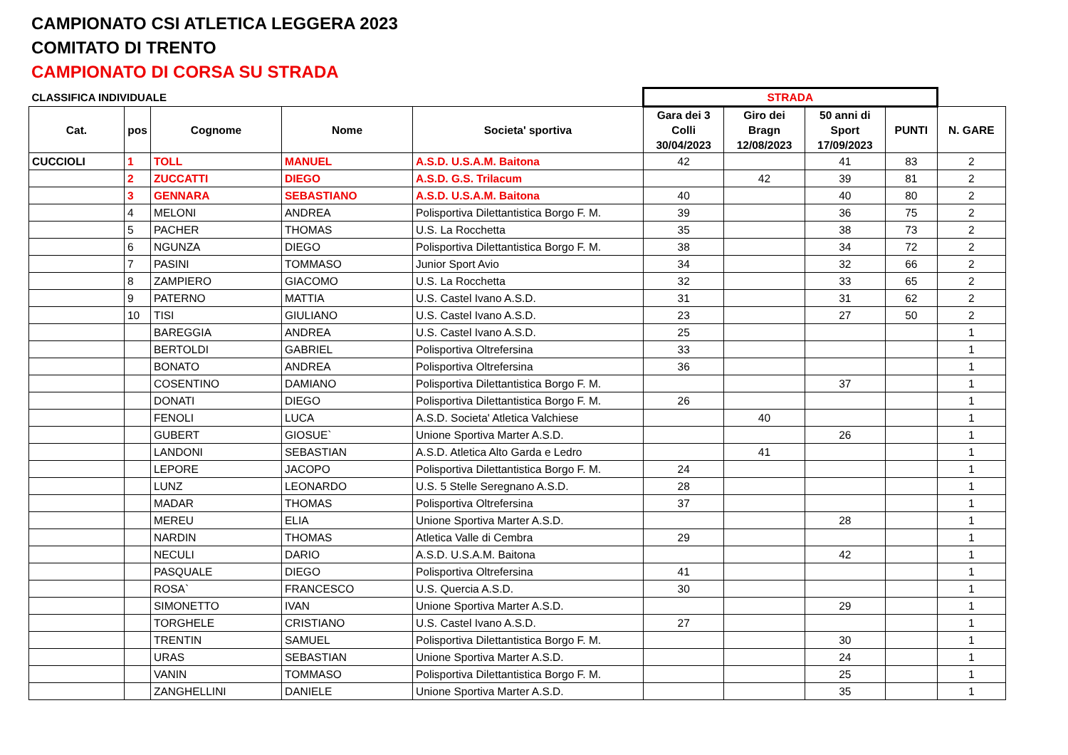CAMPIONATO CSI ATLETICA LEGGERA 2023
COMITATO DI TRENTO
CAMPIONATO DI CORSA SU STRADA
| CLASSIFICA INDIVIDUALE | | | | | STRADA | | | | |
| Cat. | pos | Cognome | Nome | Societa' sportiva | Gara dei 3 Colli 30/04/2023 | Giro dei Bragn 12/08/2023 | 50 anni di Sport 17/09/2023 | PUNTI | N. GARE |
| CUCCIOLI | 1 | TOLL | MANUEL | A.S.D. U.S.A.M. Baitona | 42 | | 41 | 83 | 2 |
| | 2 | ZUCCATTI | DIEGO | A.S.D. G.S. Trilacum | | 42 | 39 | 81 | 2 |
| | 3 | GENNARA | SEBASTIANO | A.S.D. U.S.A.M. Baitona | 40 | | 40 | 80 | 2 |
| | 4 | MELONI | ANDREA | Polisportiva Dilettantistica Borgo F. M. | 39 | | 36 | 75 | 2 |
| | 5 | PACHER | THOMAS | U.S. La Rocchetta | 35 | | 38 | 73 | 2 |
| | 6 | NGUNZA | DIEGO | Polisportiva Dilettantistica Borgo F. M. | 38 | | 34 | 72 | 2 |
| | 7 | PASINI | TOMMASO | Junior Sport Avio | 34 | | 32 | 66 | 2 |
| | 8 | ZAMPIERO | GIACOMO | U.S. La Rocchetta | 32 | | 33 | 65 | 2 |
| | 9 | PATERNO | MATTIA | U.S. Castel Ivano A.S.D. | 31 | | 31 | 62 | 2 |
| | 10 | TISI | GIULIANO | U.S. Castel Ivano A.S.D. | 23 | | 27 | 50 | 2 |
| | | BAREGGIA | ANDREA | U.S. Castel Ivano A.S.D. | 25 | | | | 1 |
| | | BERTOLDI | GABRIEL | Polisportiva Oltrefersina | 33 | | | | 1 |
| | | BONATO | ANDREA | Polisportiva Oltrefersina | 36 | | | | 1 |
| | | COSENTINO | DAMIANO | Polisportiva Dilettantistica Borgo F. M. | | | 37 | | 1 |
| | | DONATI | DIEGO | Polisportiva Dilettantistica Borgo F. M. | 26 | | | | 1 |
| | | FENOLI | LUCA | A.S.D. Societa' Atletica Valchiese | | 40 | | | 1 |
| | | GUBERT | GIOSUE` | Unione Sportiva Marter A.S.D. | | | 26 | | 1 |
| | | LANDONI | SEBASTIAN | A.S.D. Atletica Alto Garda e Ledro | | 41 | | | 1 |
| | | LEPORE | JACOPO | Polisportiva Dilettantistica Borgo F. M. | 24 | | | | 1 |
| | | LUNZ | LEONARDO | U.S. 5 Stelle Seregnano A.S.D. | 28 | | | | 1 |
| | | MADAR | THOMAS | Polisportiva Oltrefersina | 37 | | | | 1 |
| | | MEREU | ELIA | Unione Sportiva Marter A.S.D. | | | 28 | | 1 |
| | | NARDIN | THOMAS | Atletica Valle di Cembra | 29 | | | | 1 |
| | | NECULI | DARIO | A.S.D. U.S.A.M. Baitona | | | 42 | | 1 |
| | | PASQUALE | DIEGO | Polisportiva Oltrefersina | 41 | | | | 1 |
| | | ROSA` | FRANCESCO | U.S. Quercia A.S.D. | 30 | | | | 1 |
| | | SIMONETTO | IVAN | Unione Sportiva Marter A.S.D. | | | 29 | | 1 |
| | | TORGHELE | CRISTIANO | U.S. Castel Ivano A.S.D. | 27 | | | | 1 |
| | | TRENTIN | SAMUEL | Polisportiva Dilettantistica Borgo F. M. | | | 30 | | 1 |
| | | URAS | SEBASTIAN | Unione Sportiva Marter A.S.D. | | | 24 | | 1 |
| | | VANIN | TOMMASO | Polisportiva Dilettantistica Borgo F. M. | | | 25 | | 1 |
| | | ZANGHELLINI | DANIELE | Unione Sportiva Marter A.S.D. | | | 35 | | 1 |